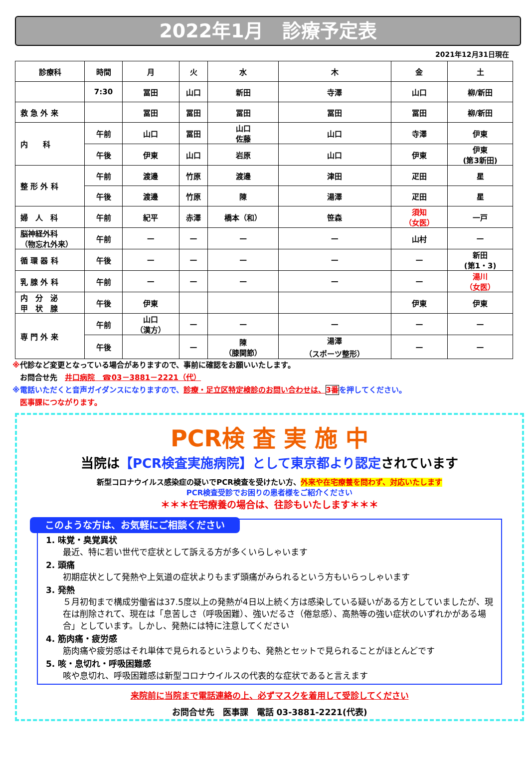2022年1月　診療予定表
2021年12月31日現在
| 診療科 | 時間 | 月 | 火 | 水 | 木 | 金 | 土 |
| --- | --- | --- | --- | --- | --- | --- | --- |
| | 7:30 | 冨田 | 山口 | 新田 | 寺澤 | 山口 | 柳/新田 |
| 救 急 外 来 | | 冨田 | 冨田 | 冨田 | 冨田 | 冨田 | 柳/新田 |
| 内 科 | 午前 | 山口 | 冨田 | 山口 佐藤 | 山口 | 寺澤 | 伊東 |
| | 午後 | 伊東 | 山口 | 岩原 | 山口 | 伊東 | 伊東 (第3新田) |
| 整 形 外 科 | 午前 | 渡邊 | 竹原 | 渡邊 | 津田 | 疋田 | 星 |
| | 午後 | 渡邊 | 竹原 | 陳 | 湯澤 | 疋田 | 星 |
| 婦 人 科 | 午前 | 紀平 | 赤澤 | 橋本（和） | 笹森 | 須知 （女医） | 一戸 |
| 脳神経外科 （物忘れ外来） | 午前 | — | — | — | — | 山村 | — |
| 循 環 器 科 | 午後 | — | — | — | — | — | 新田 (第1・3) |
| 乳 腺 外 科 | 午前 | — | — | — | — | — | 湯川 （女医） |
| 内 分 泌 甲 状 腺 | 午後 | 伊東 | | | | 伊東 | 伊東 |
| 専 門 外 来 | 午前 | 山口 （漢方） | — | — | — | — | — |
| | 午後 | | — | 陳 （膝関節） | 湯澤 （スポーツ整形） | — | — |
※代診など変更となっている場合がありますので、事前に確認をお願いいたします。
　お問合せ先　井口病院　☎03－3881－2221（代）
※電話いただくと音声ガイダンスになりますので、診療・足立区特定検診のお問い合わせは、3番 を押してください。
　医事課につながります。
PCR検 査 実 施 中
当院は【PCR検査実施病院】として東京都より認定されています
新型コロナウイルス感染症の疑いでPCR検査を受けたい方、外来や在宅療養を問わず、対応いたします
PCR検査受診でお困りの患者様をご紹介ください
＊＊＊在宅療養の場合は、往診もいたします＊＊＊
このような方は、お気軽にご相談ください
1. 味覚・臭覚異状
最近、特に若い世代で症状として訴える方が多くいらしゃいます
2. 頭痛
初期症状として発熱や上気道の症状よりもまず頭痛がみられるという方もいらっしゃいます
3. 発熱
５月初旬まで構成労働省は37.5度以上の発熱が4日以上続く方は感染している疑いがある方としていましたが、現在は削除されて、現在は「息苦しさ（呼吸困難）、強いだるさ（倦怠感）、高熱等の強い症状のいずれかがある場合」としています。しかし、発熱には特に注意してください
4. 筋肉痛・疲労感
筋肉痛や疲労感はそれ単体で見られるというよりも、発熱とセットで見られることがほとんどです
5. 咳・息切れ・呼吸困難感
咳や息切れ、呼吸困難感は新型コロナウイルスの代表的な症状であると言えます
来院前に当院まで電話連絡の上、必ずマスクを着用して受診してください
お問合せ先　医事課　電話 03-3881-2221(代表)